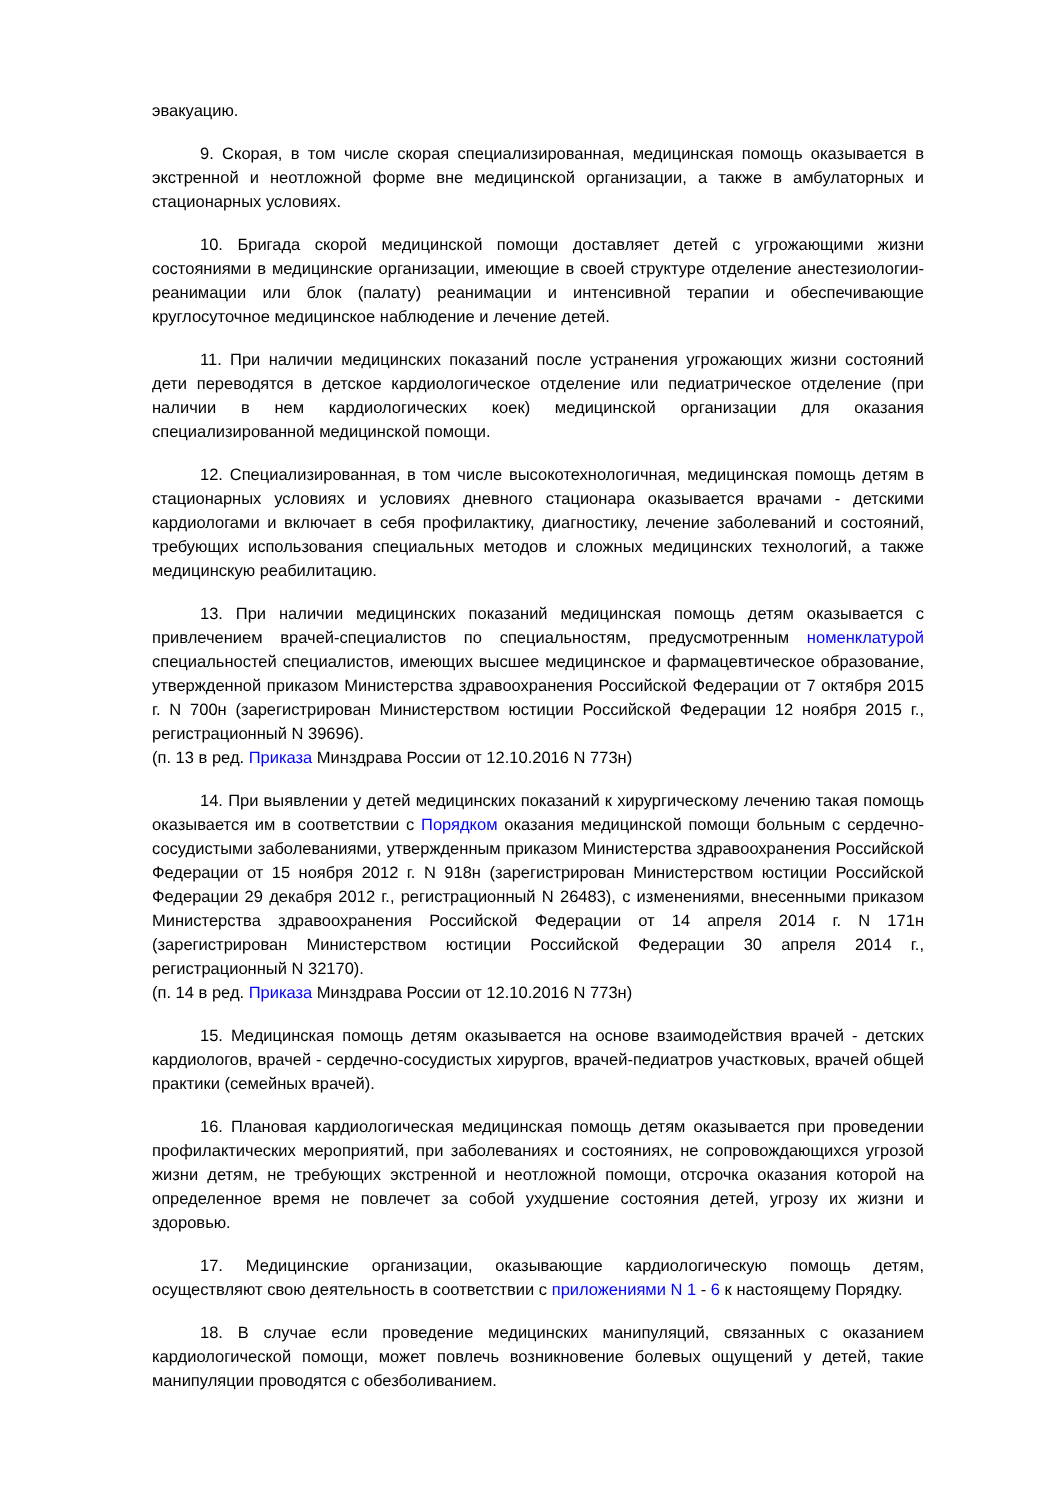эвакуацию.
9. Скорая, в том числе скорая специализированная, медицинская помощь оказывается в экстренной и неотложной форме вне медицинской организации, а также в амбулаторных и стационарных условиях.
10. Бригада скорой медицинской помощи доставляет детей с угрожающими жизни состояниями в медицинские организации, имеющие в своей структуре отделение анестезиологии-реанимации или блок (палату) реанимации и интенсивной терапии и обеспечивающие круглосуточное медицинское наблюдение и лечение детей.
11. При наличии медицинских показаний после устранения угрожающих жизни состояний дети переводятся в детское кардиологическое отделение или педиатрическое отделение (при наличии в нем кардиологических коек) медицинской организации для оказания специализированной медицинской помощи.
12. Специализированная, в том числе высокотехнологичная, медицинская помощь детям в стационарных условиях и условиях дневного стационара оказывается врачами - детскими кардиологами и включает в себя профилактику, диагностику, лечение заболеваний и состояний, требующих использования специальных методов и сложных медицинских технологий, а также медицинскую реабилитацию.
13. При наличии медицинских показаний медицинская помощь детям оказывается с привлечением врачей-специалистов по специальностям, предусмотренным номенклатурой специальностей специалистов, имеющих высшее медицинское и фармацевтическое образование, утвержденной приказом Министерства здравоохранения Российской Федерации от 7 октября 2015 г. N 700н (зарегистрирован Министерством юстиции Российской Федерации 12 ноября 2015 г., регистрационный N 39696).
(п. 13 в ред. Приказа Минздрава России от 12.10.2016 N 773н)
14. При выявлении у детей медицинских показаний к хирургическому лечению такая помощь оказывается им в соответствии с Порядком оказания медицинской помощи больным с сердечно-сосудистыми заболеваниями, утвержденным приказом Министерства здравоохранения Российской Федерации от 15 ноября 2012 г. N 918н (зарегистрирован Министерством юстиции Российской Федерации 29 декабря 2012 г., регистрационный N 26483), с изменениями, внесенными приказом Министерства здравоохранения Российской Федерации от 14 апреля 2014 г. N 171н (зарегистрирован Министерством юстиции Российской Федерации 30 апреля 2014 г., регистрационный N 32170).
(п. 14 в ред. Приказа Минздрава России от 12.10.2016 N 773н)
15. Медицинская помощь детям оказывается на основе взаимодействия врачей - детских кардиологов, врачей - сердечно-сосудистых хирургов, врачей-педиатров участковых, врачей общей практики (семейных врачей).
16. Плановая кардиологическая медицинская помощь детям оказывается при проведении профилактических мероприятий, при заболеваниях и состояниях, не сопровождающихся угрозой жизни детям, не требующих экстренной и неотложной помощи, отсрочка оказания которой на определенное время не повлечет за собой ухудшение состояния детей, угрозу их жизни и здоровью.
17. Медицинские организации, оказывающие кардиологическую помощь детям, осуществляют свою деятельность в соответствии с приложениями N 1 - 6 к настоящему Порядку.
18. В случае если проведение медицинских манипуляций, связанных с оказанием кардиологической помощи, может повлечь возникновение болевых ощущений у детей, такие манипуляции проводятся с обезболиванием.